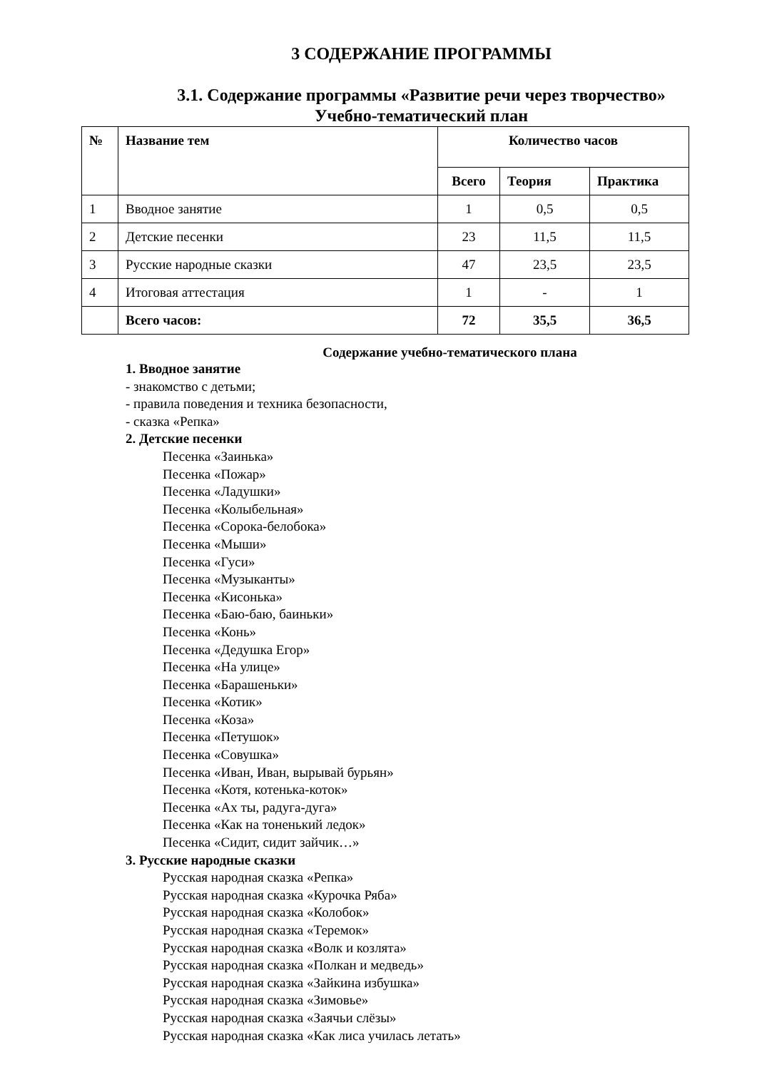3 СОДЕРЖАНИЕ ПРОГРАММЫ
3.1. Содержание программы «Развитие речи через творчество»
Учебно-тематический план
| № | Название тем | Количество часов | | |
| --- | --- | --- | --- | --- |
| | | Всего | Теория | Практика |
| 1 | Вводное занятие | 1 | 0,5 | 0,5 |
| 2 | Детские песенки | 23 | 11,5 | 11,5 |
| 3 | Русские народные сказки | 47 | 23,5 | 23,5 |
| 4 | Итоговая аттестация | 1 | - | 1 |
| | Всего часов: | 72 | 35,5 | 36,5 |
Содержание учебно-тематического плана
1. Вводное занятие
- знакомство с детьми;
- правила поведения и техника безопасности,
- сказка «Репка»
2. Детские песенки
Песенка «Заинька»
Песенка «Пожар»
Песенка «Ладушки»
Песенка «Колыбельная»
Песенка «Сорока-белобока»
Песенка «Мыши»
Песенка «Гуси»
Песенка «Музыканты»
Песенка «Кисонька»
Песенка «Баю-баю, баиньки»
Песенка «Конь»
Песенка «Дедушка Егор»
Песенка «На улице»
Песенка «Барашеньки»
Песенка «Котик»
Песенка «Коза»
Песенка «Петушок»
Песенка «Совушка»
Песенка «Иван, Иван, вырывай бурьян»
Песенка «Котя, котенька-коток»
Песенка «Ах ты, радуга-дуга»
Песенка «Как на тоненький ледок»
Песенка «Сидит, сидит зайчик…»
3. Русские народные сказки
Русская народная сказка «Репка»
Русская народная сказка «Курочка Ряба»
Русская народная сказка «Колобок»
Русская народная сказка «Теремок»
Русская народная сказка «Волк и козлята»
Русская народная сказка «Полкан и медведь»
Русская народная сказка «Зайкина избушка»
Русская народная сказка «Зимовье»
Русская народная сказка «Заячьи слёзы»
Русская народная сказка «Как лиса училась летать»